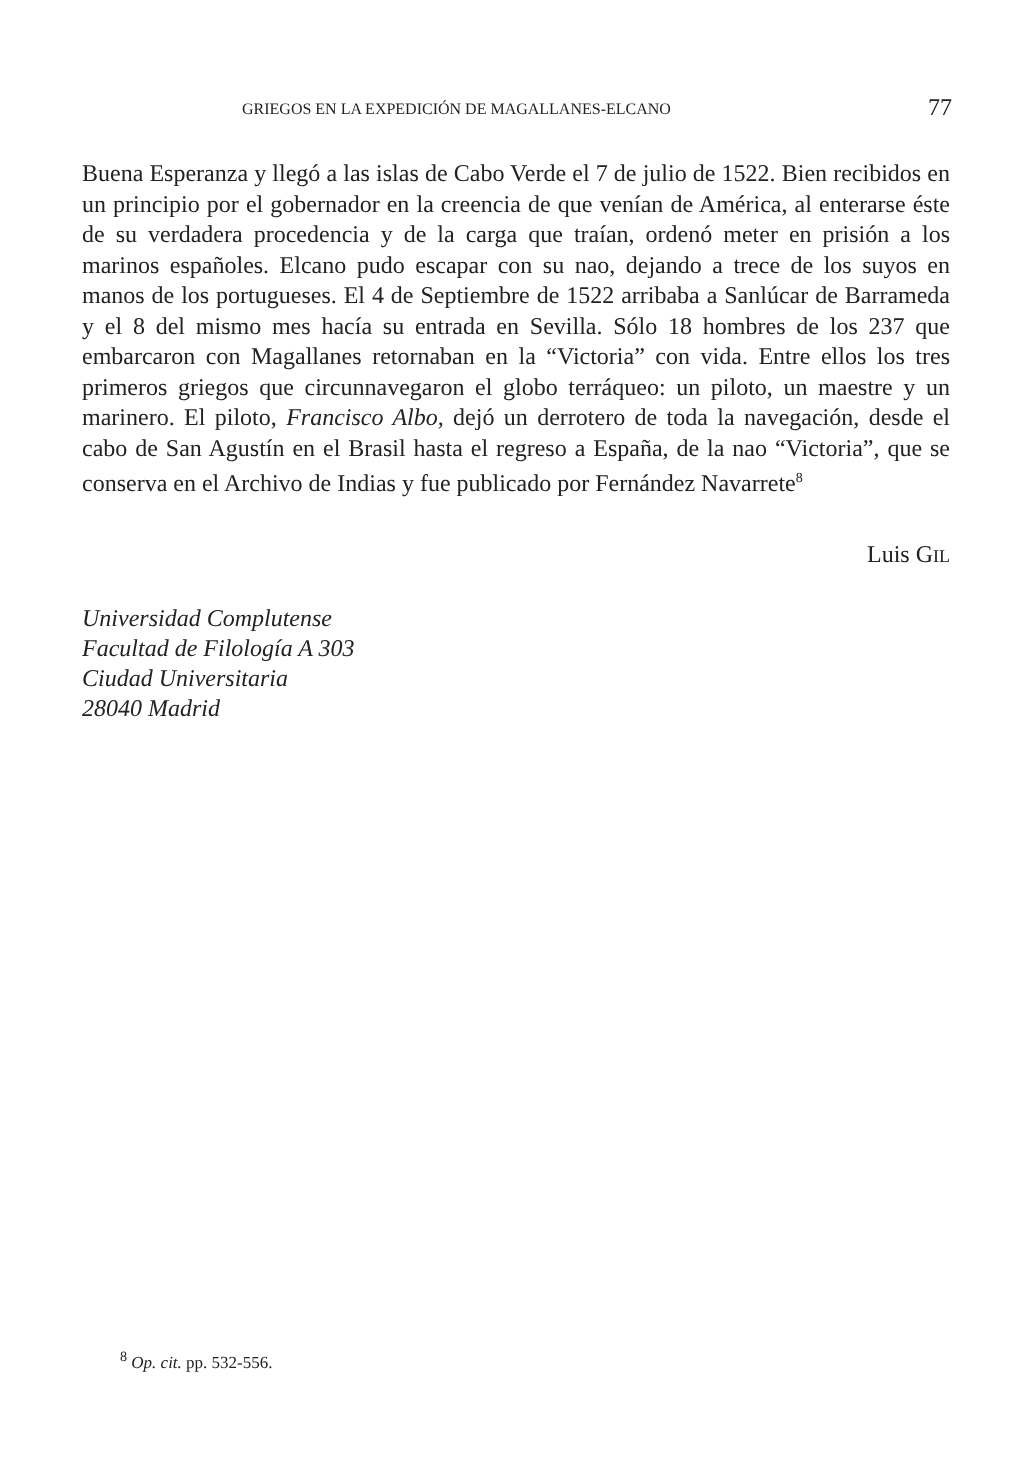GRIEGOS EN LA EXPEDICIÓN DE MAGALLANES-ELCANO 77
Buena Esperanza y llegó a las islas de Cabo Verde el 7 de julio de 1522. Bien recibidos en un principio por el gobernador en la creencia de que venían de América, al enterarse éste de su verdadera procedencia y de la carga que traían, ordenó meter en prisión a los marinos españoles. Elcano pudo escapar con su nao, dejando a trece de los suyos en manos de los portugueses. El 4 de Septiembre de 1522 arribaba a Sanlúcar de Barrameda y el 8 del mismo mes hacía su entrada en Sevilla. Sólo 18 hombres de los 237 que embarcaron con Magallanes retornaban en la “Victoria” con vida. Entre ellos los tres primeros griegos que circunnavegaron el globo terráqueo: un piloto, un maestre y un marinero. El piloto, Francisco Albo, dejó un derrotero de toda la navegación, desde el cabo de San Agustín en el Brasil hasta el regreso a España, de la nao “Victoria”, que se conserva en el Archivo de Indias y fue publicado por Fernández Navarrete<sup>8</sup>
Luis GIL
Universidad Complutense
Facultad de Filología A 303
Ciudad Universitaria
28040 Madrid
<sup>8</sup> Op. cit. pp. 532-556.